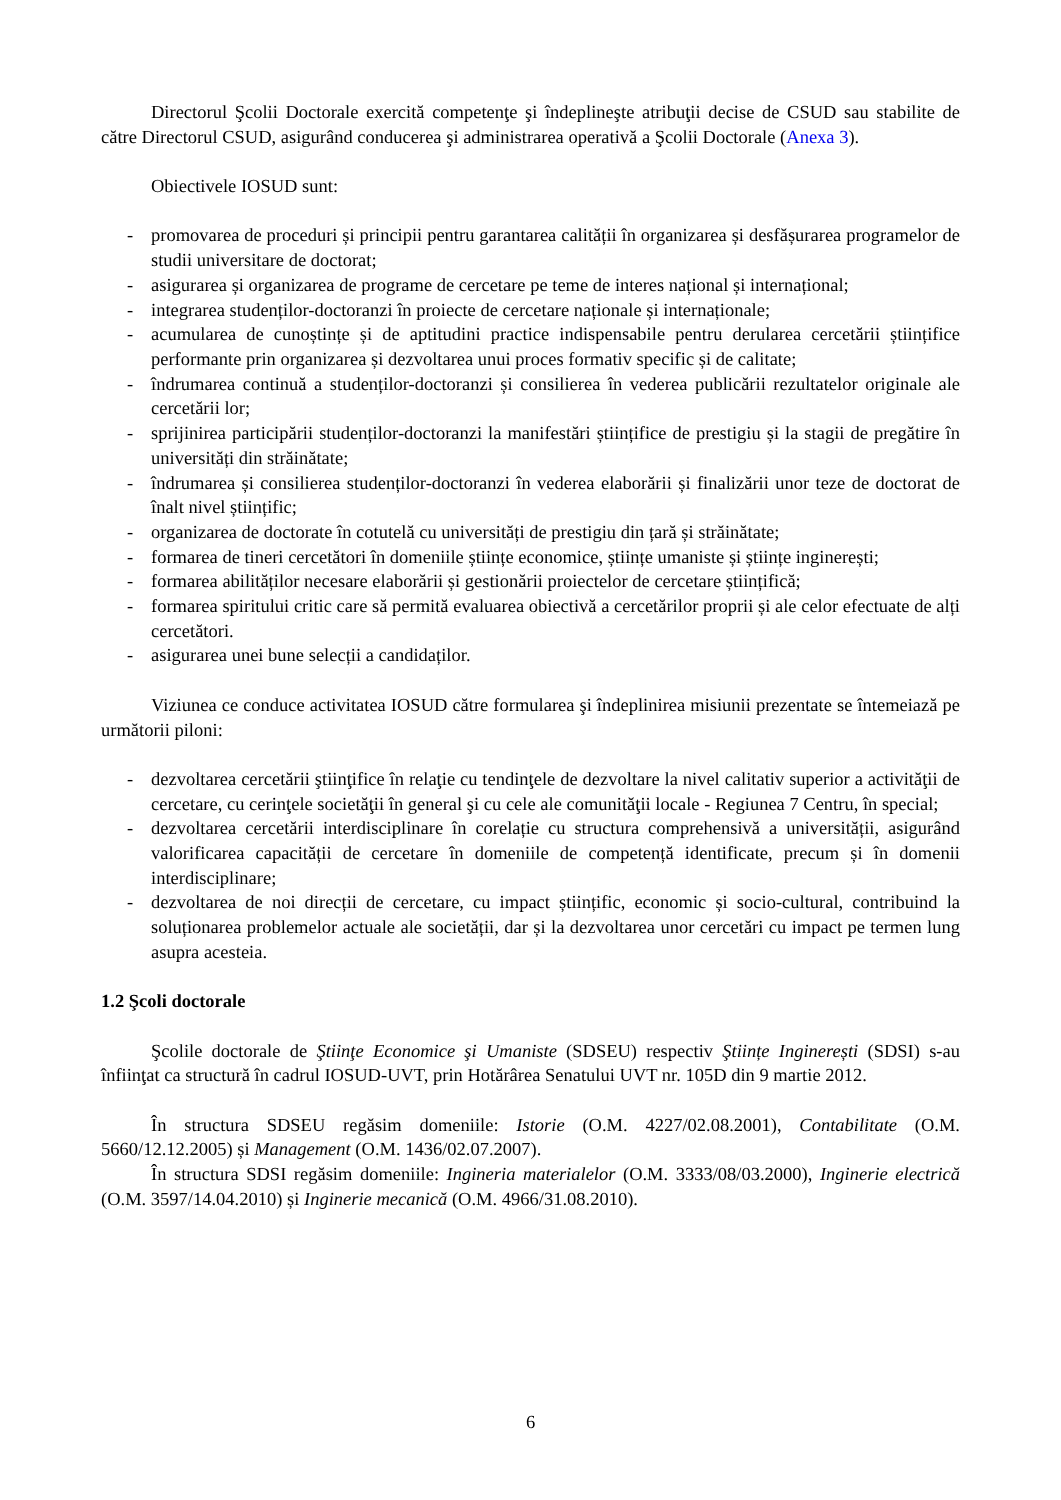Directorul Şcolii Doctorale exercită competenţe şi îndeplineşte atribuţii decise de CSUD sau stabilite de către Directorul CSUD, asigurând conducerea şi administrarea operativă a Şcolii Doctorale (Anexa 3).
Obiectivele IOSUD sunt:
- promovarea de proceduri și principii pentru garantarea calității în organizarea și desfășurarea programelor de studii universitare de doctorat;
- asigurarea și organizarea de programe de cercetare pe teme de interes național și internațional;
- integrarea studenților-doctoranzi în proiecte de cercetare naționale și internaționale;
- acumularea de cunoștințe și de aptitudini practice indispensabile pentru derularea cercetării științifice performante prin organizarea și dezvoltarea unui proces formativ specific și de calitate;
- îndrumarea continuă a studenților-doctoranzi și consilierea în vederea publicării rezultatelor originale ale cercetării lor;
- sprijinirea participării studenților-doctoranzi la manifestări științifice de prestigiu și la stagii de pregătire în universități din străinătate;
- îndrumarea și consilierea studenților-doctoranzi în vederea elaborării și finalizării unor teze de doctorat de înalt nivel științific;
- organizarea de doctorate în cotutelă cu universități de prestigiu din țară și străinătate;
- formarea de tineri cercetători în domeniile științe economice, științe umaniste și științe inginerești;
- formarea abilităților necesare elaborării și gestionării proiectelor de cercetare științifică;
- formarea spiritului critic care să permită evaluarea obiectivă a cercetărilor proprii și ale celor efectuate de alți cercetători.
- asigurarea unei bune selecții a candidaților.
Viziunea ce conduce activitatea IOSUD către formularea şi îndeplinirea misiunii prezentate se întemeiază pe următorii piloni:
- dezvoltarea cercetării ştiinţifice în relaţie cu tendinţele de dezvoltare la nivel calitativ superior a activităţii de cercetare, cu cerinţele societăţii în general şi cu cele ale comunităţii locale - Regiunea 7 Centru, în special;
- dezvoltarea cercetării interdisciplinare în corelație cu structura comprehensivă a universității, asigurând valorificarea capacității de cercetare în domeniile de competență identificate, precum și în domenii interdisciplinare;
- dezvoltarea de noi direcții de cercetare, cu impact științific, economic și socio-cultural, contribuind la soluționarea problemelor actuale ale societății, dar și la dezvoltarea unor cercetări cu impact pe termen lung asupra acesteia.
1.2 Şcoli doctorale
Şcolile doctorale de Ştiinţe Economice şi Umaniste (SDSEU) respectiv Ştiințe Inginerești (SDSI) s-au înfiinţat ca structură în cadrul IOSUD-UVT, prin Hotărârea Senatului UVT nr. 105D din 9 martie 2012.
În structura SDSEU regăsim domeniile: Istorie (O.M. 4227/02.08.2001), Contabilitate (O.M. 5660/12.12.2005) și Management (O.M. 1436/02.07.2007).
În structura SDSI regăsim domeniile: Ingineria materialelor (O.M. 3333/08/03.2000), Inginerie electrică (O.M. 3597/14.04.2010) și Inginerie mecanică (O.M. 4966/31.08.2010).
6